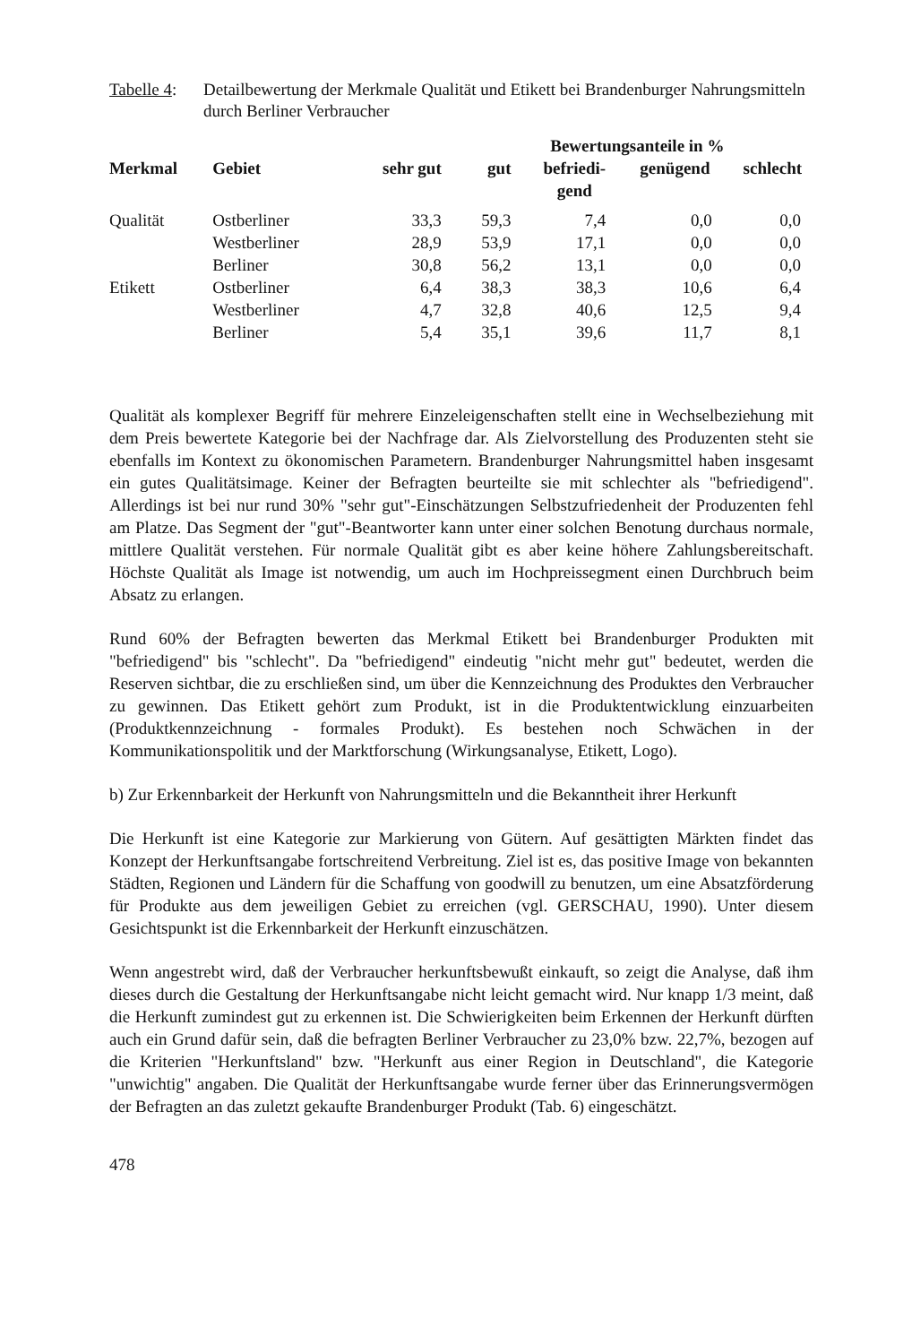Tabelle 4: Detailbewertung der Merkmale Qualität und Etikett bei Brandenburger Nahrungsmitteln durch Berliner Verbraucher
| | | | Bewertungsanteile in % | | | | |
| --- | --- | --- | --- | --- | --- | --- | --- |
| Merkmal | Gebiet | sehr gut | gut | befriedi- gend | genügend | schlecht | |
| Qualität | Ostberliner | 33,3 | 59,3 | 7,4 | 0,0 | 0,0 | |
| | Westberliner | 28,9 | 53,9 | 17,1 | 0,0 | 0,0 | |
| | Berliner | 30,8 | 56,2 | 13,1 | 0,0 | 0,0 | |
| Etikett | Ostberliner | 6,4 | 38,3 | 38,3 | 10,6 | 6,4 | |
| | Westberliner | 4,7 | 32,8 | 40,6 | 12,5 | 9,4 | |
| | Berliner | 5,4 | 35,1 | 39,6 | 11,7 | 8,1 | |
Qualität als komplexer Begriff für mehrere Einzeleigenschaften stellt eine in Wechselbeziehung mit dem Preis bewertete Kategorie bei der Nachfrage dar. Als Zielvorstellung des Produzenten steht sie ebenfalls im Kontext zu ökonomischen Parametern. Brandenburger Nahrungsmittel haben insgesamt ein gutes Qualitätsimage. Keiner der Befragten beurteilte sie mit schlechter als "befriedigend". Allerdings ist bei nur rund 30% "sehr gut"-Einschätzungen Selbstzufriedenheit der Produzenten fehl am Platze. Das Segment der "gut"-Beantworter kann unter einer solchen Benotung durchaus normale, mittlere Qualität verstehen. Für normale Qualität gibt es aber keine höhere Zahlungsbereitschaft. Höchste Qualität als Image ist notwendig, um auch im Hochpreissegment einen Durchbruch beim Absatz zu erlangen.
Rund 60% der Befragten bewerten das Merkmal Etikett bei Brandenburger Produkten mit "befriedigend" bis "schlecht". Da "befriedigend" eindeutig "nicht mehr gut" bedeutet, werden die Reserven sichtbar, die zu erschließen sind, um über die Kennzeichnung des Produktes den Verbraucher zu gewinnen. Das Etikett gehört zum Produkt, ist in die Produktentwicklung einzuarbeiten (Produktkennzeichnung - formales Produkt). Es bestehen noch Schwächen in der Kommunikationspolitik und der Marktforschung (Wirkungsanalyse, Etikett, Logo).
b) Zur Erkennbarkeit der Herkunft von Nahrungsmitteln und die Bekanntheit ihrer Herkunft
Die Herkunft ist eine Kategorie zur Markierung von Gütern. Auf gesättigten Märkten findet das Konzept der Herkunftsangabe fortschreitend Verbreitung. Ziel ist es, das positive Image von bekannten Städten, Regionen und Ländern für die Schaffung von goodwill zu benutzen, um eine Absatzförderung für Produkte aus dem jeweiligen Gebiet zu erreichen (vgl. GERSCHAU, 1990). Unter diesem Gesichtspunkt ist die Erkennbarkeit der Herkunft einzuschätzen.
Wenn angestrebt wird, daß der Verbraucher herkunftsbewußt einkauft, so zeigt die Analyse, daß ihm dieses durch die Gestaltung der Herkunftsangabe nicht leicht gemacht wird. Nur knapp 1/3 meint, daß die Herkunft zumindest gut zu erkennen ist. Die Schwierigkeiten beim Erkennen der Herkunft dürften auch ein Grund dafür sein, daß die befragten Berliner Verbraucher zu 23,0% bzw. 22,7%, bezogen auf die Kriterien "Herkunftsland" bzw. "Herkunft aus einer Region in Deutschland", die Kategorie "unwichtig" angaben. Die Qualität der Herkunftsangabe wurde ferner über das Erinnerungsvermögen der Befragten an das zuletzt gekaufte Brandenburger Produkt (Tab. 6) eingeschätzt.
478